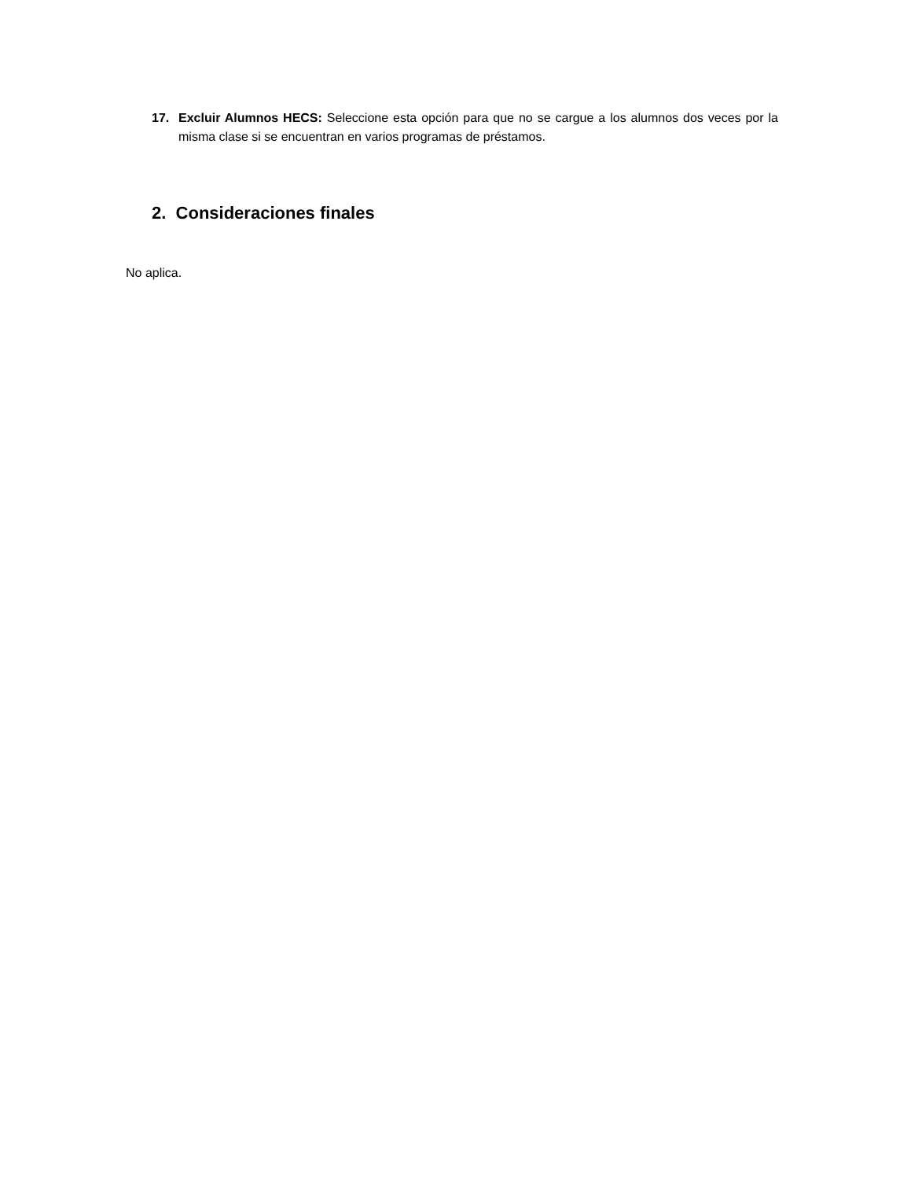17. Excluir Alumnos HECS: Seleccione esta opción para que no se cargue a los alumnos dos veces por la misma clase si se encuentran en varios programas de préstamos.
2. Consideraciones finales
No aplica.